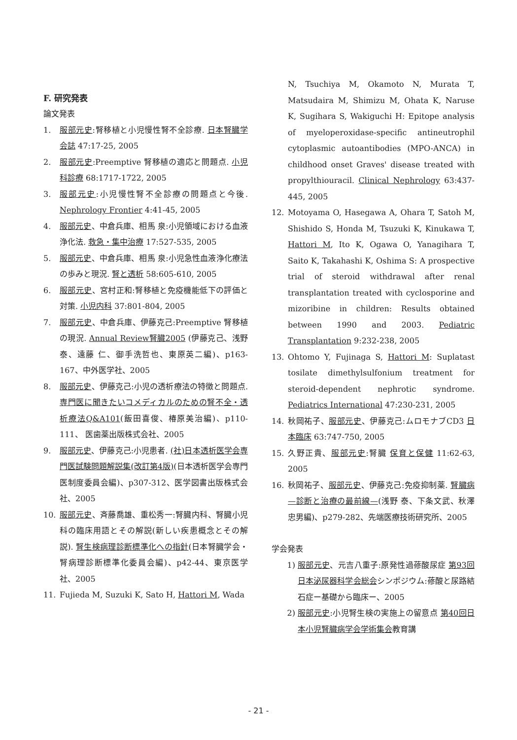F. 研究発表
論文発表
1. 服部元史:腎移植と小児慢性腎不全診療. 日本腎臓学会誌 47:17-25, 2005
2. 服部元史:Preemptive 腎移植の適応と問題点. 小児科診療 68:1717-1722, 2005
3. 服部元史:小児慢性腎不全診療の問題点と今後. Nephrology Frontier 4:41-45, 2005
4. 服部元史、中倉兵庫、相馬 泉:小児領域における血液浄化法. 救急・集中治療 17:527-535, 2005
5. 服部元史、中倉兵庫、相馬 泉:小児急性血液浄化療法の歩みと現況. 腎と透析 58:605-610, 2005
6. 服部元史、宮村正和:腎移植と免疫機能低下の評価と対策. 小児内科 37:801-804, 2005
7. 服部元史、中倉兵庫、伊藤克己:Preemptive 腎移植の現況. Annual Review腎臓2005 (伊藤克己、浅野 泰、遠藤 仁、御手洗哲也、東原英二編)、p163-167、中外医学社、2005
8. 服部元史、伊藤克己:小児の透析療法の特徴と問題点. 専門医に聞きたいコメディカルのための腎不全・透析療法Q&A101(飯田喜俊、椿原美治編)、p110-111、 医歯薬出版株式会社、2005
9. 服部元史、伊藤克己:小児患者. (社)日本透析医学会専門医試験問題解説集(改訂第4版)(日本透析医学会専門医制度委員会編)、p307-312、医学図書出版株式会社、2005
10. 服部元史、斉藤喬雄、重松秀一:腎臓内科、腎臓小児科の臨床用語とその解説(新しい疾患概念とその解説). 腎生検病理診断標準化への指針(日本腎臓学会・腎病理診断標準化委員会編)、p42-44、東京医学社、2005
11. Fujieda M, Suzuki K, Sato H, Hattori M, Wada
N, Tsuchiya M, Okamoto N, Murata T, Matsudaira M, Shimizu M, Ohata K, Naruse K, Sugihara S, Wakiguchi H: Epitope analysis of myeloperoxidase-specific antineutrophil cytoplasmic autoantibodies (MPO-ANCA) in childhood onset Graves' disease treated with propylthiouracil. Clinical Nephrology 63:437-445, 2005
12. Motoyama O, Hasegawa A, Ohara T, Satoh M, Shishido S, Honda M, Tsuzuki K, Kinukawa T, Hattori M, Ito K, Ogawa O, Yanagihara T, Saito K, Takahashi K, Oshima S: A prospective trial of steroid withdrawal after renal transplantation treated with cyclosporine and mizoribine in children: Results obtained between 1990 and 2003. Pediatric Transplantation 9:232-238, 2005
13. Ohtomo Y, Fujinaga S, Hattori M: Suplatast tosilate dimethylsulfonium treatment for steroid-dependent nephrotic syndrome. Pediatrics International 47:230-231, 2005
14. 秋岡祐子、服部元史、伊藤克己:ムロモナブCD3 日本臨床 63:747-750, 2005
15. 久野正貴、服部元史:腎臓 保育と保健 11:62-63, 2005
16. 秋岡祐子、服部元史、伊藤克己:免疫抑制薬. 腎臓病—診断と治療の最前線—(浅野 泰、下条文武、秋澤忠男編)、p279-282、先端医療技術研究所、2005
学会発表
1) 服部元史、元吉八重子:原発性過蓚酸尿症 第93回日本泌尿器科学会総会シンポジウム:蓚酸と尿路結石症ー基礎から臨床ー、2005
2) 服部元史:小児腎生検の実施上の留意点 第40回日本小児腎臓病学会学術集会教育講
- 21 -